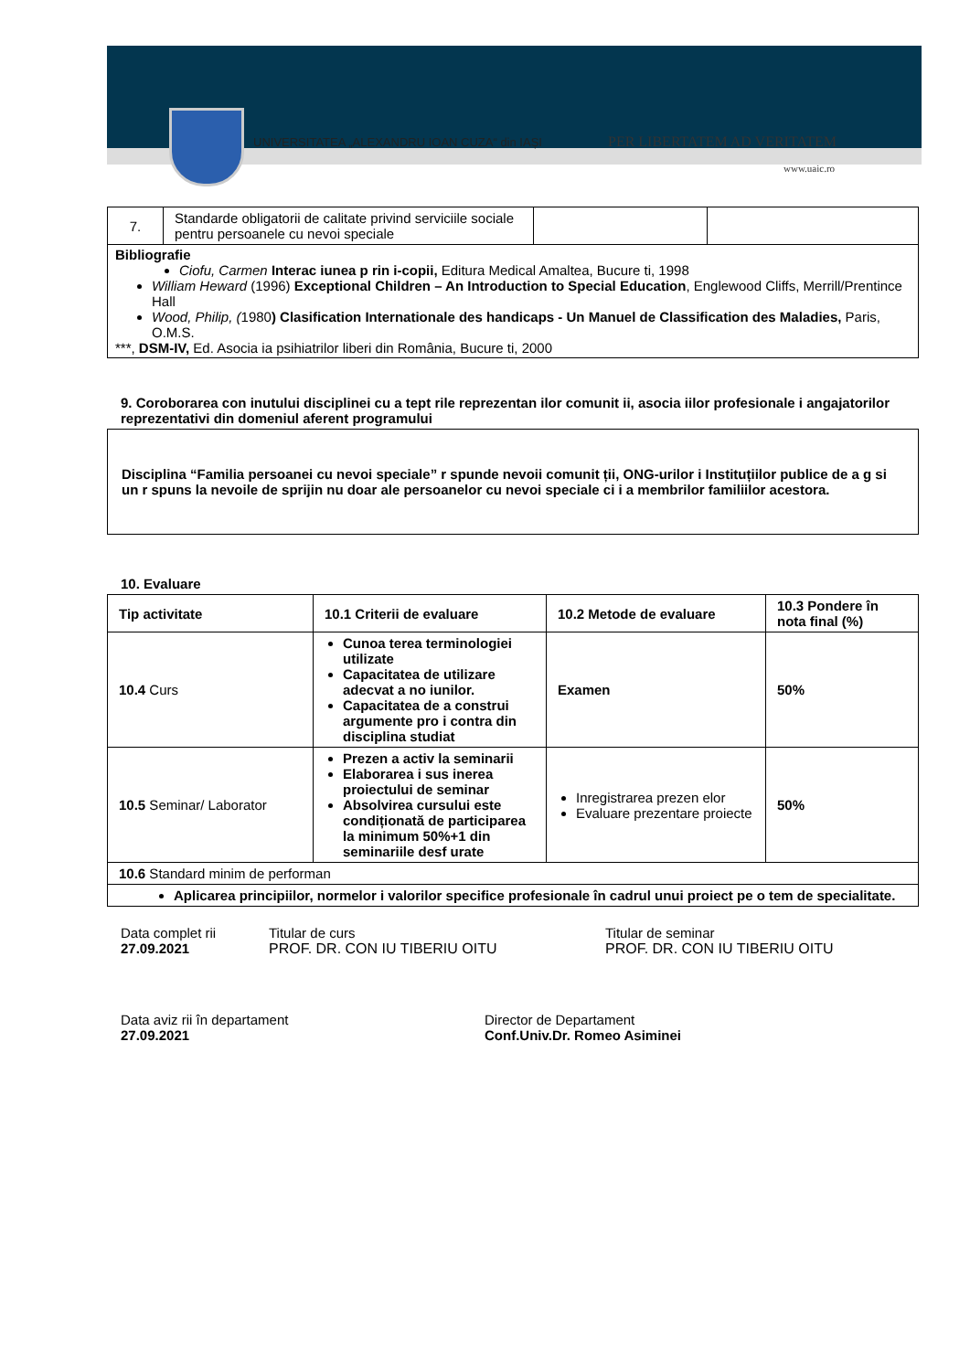UNIVERSITATEA „ALEXANDRU IOAN CUZA“ din IAȘI
PER LIBERTATEM AD VERITATEM
www.uaic.ro
| 7. | Standarde obligatorii de calitate privind serviciile sociale pentru persoanele cu nevoi speciale | | |
| Bibliografie Ciofu, Carmen Interac iunea p rin i-copii, Editura Medical Amaltea, Bucure ti, 1998 William Heward (1996) Exceptional Children – An Introduction to Special Education , Englewood Cliffs, Merrill/Prentince Hall Wood, Philip, ( 1980 ) Clasification Internationale des handicaps - Un Manuel de Classification des Maladies, Paris, O.M.S. ***, DSM-IV, Ed. Asocia ia psihiatrilor liberi din România, Bucure ti, 2000 | | | |
9. Coroborarea con inutului disciplinei cu a tept rile reprezentan ilor comunit ii, asocia iilor profesionale i angajatorilor reprezentativi din domeniul aferent programului
Disciplina “Familia persoanei cu nevoi speciale” r spunde nevoii comunit ții, ONG-urilor i Instituțiilor publice de a g si un r spuns la nevoile de sprijin nu doar ale persoanelor cu nevoi speciale ci i a membrilor familiilor acestora.
10. Evaluare
| Tip activitate | 10.1 Criterii de evaluare | 10.2 Metode de evaluare | 10.3 Pondere în nota final (%) |
| --- | --- | --- | --- |
| 10.4 Curs | Cunoa terea terminologiei utilizate Capacitatea de utilizare adecvat a no iunilor. Capacitatea de a construi argumente pro i contra din disciplina studiat | Examen | 50% |
| 10.5 Seminar/ Laborator | Prezen a activ la seminarii Elaborarea i sus inerea proiectului de seminar Absolvirea cursului este condiționată de participarea la minimum 50%+1 din seminariile desf urate | Inregistrarea prezen elor Evaluare prezentare proiecte | 50% |
| 10.6 Standard minim de performan | | | |
| Aplicarea principiilor, normelor i valorilor specifice profesionale în cadrul unui proiect pe o tem de specialitate. | | | |
Data complet rii
27.09.2021
Titular de curs
PROF. DR. CON IU TIBERIU OITU
Titular de seminar
PROF. DR. CON IU TIBERIU OITU
Data aviz rii în departament
27.09.2021
Director de Departament
Conf.Univ.Dr. Romeo Asiminei